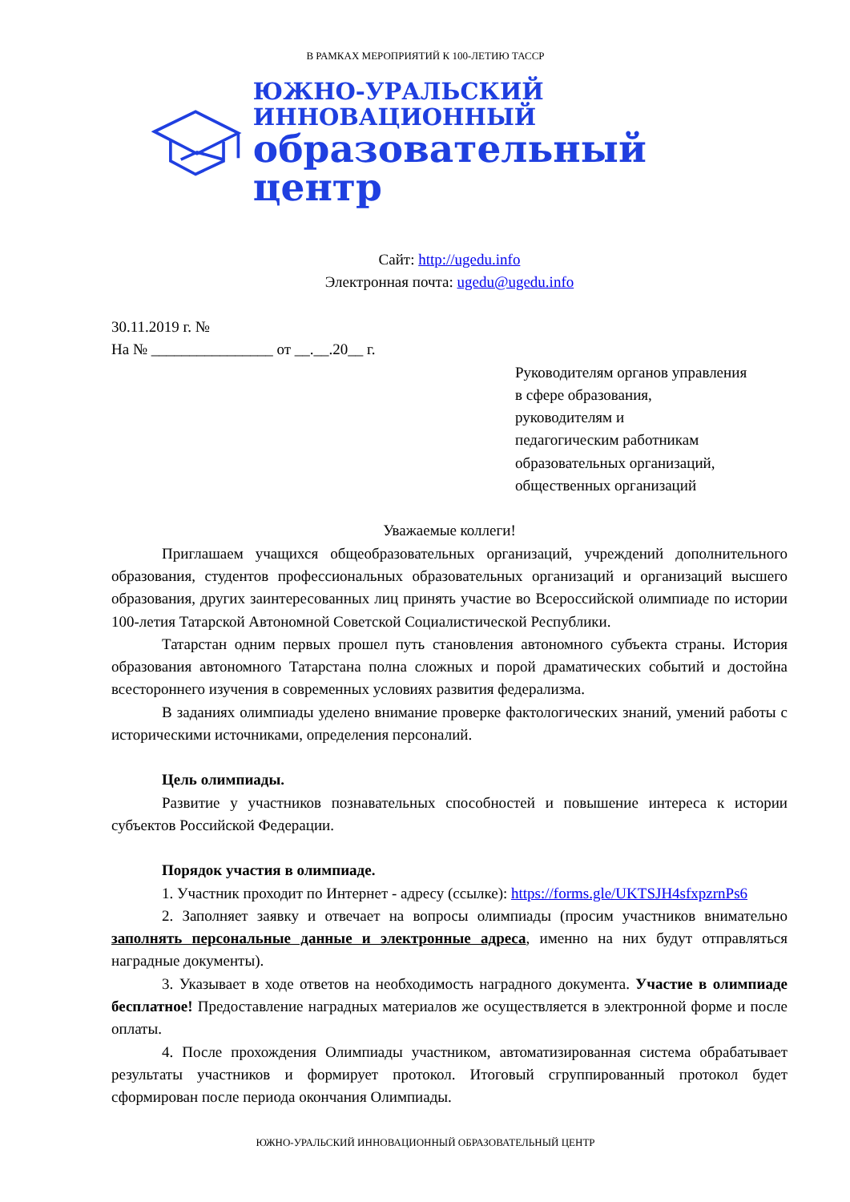В РАМКАХ МЕРОПРИЯТИЙ К 100-ЛЕТИЮ ТАССР
ЮЖНО-УРАЛЬСКИЙ ИННОВАЦИОННЫЙ
образовательный центр
Сайт: http://ugedu.info
Электронная почта: ugedu@ugedu.info
30.11.2019 г. №
На № ________________ от __.__.20__ г.
Руководителям органов управления
в сфере образования,
руководителям и
педагогическим работникам
образовательных организаций,
общественных организаций
Уважаемые коллеги!
Приглашаем учащихся общеобразовательных организаций, учреждений дополнительного образования, студентов профессиональных образовательных организаций и организаций высшего образования, других заинтересованных лиц принять участие во Всероссийской олимпиаде по истории 100-летия Татарской Автономной Советской Социалистической Республики.
Татарстан одним первых прошел путь становления автономного субъекта страны. История образования автономного Татарстана полна сложных и порой драматических событий и достойна всестороннего изучения в современных условиях развития федерализма.
В заданиях олимпиады уделено внимание проверке фактологических знаний, умений работы с историческими источниками, определения персоналий.
Цель олимпиады.
Развитие у участников познавательных способностей и повышение интереса к истории субъектов Российской Федерации.
Порядок участия в олимпиаде.
1. Участник проходит по Интернет - адресу (ссылке): https://forms.gle/UKTSJH4sfxpzrnPs6
2. Заполняет заявку и отвечает на вопросы олимпиады (просим участников внимательно заполнять персональные данные и электронные адреса, именно на них будут отправляться наградные документы).
3. Указывает в ходе ответов на необходимость наградного документа. Участие в олимпиаде бесплатное! Предоставление наградных материалов же осуществляется в электронной форме и после оплаты.
4. После прохождения Олимпиады участником, автоматизированная система обрабатывает результаты участников и формирует протокол. Итоговый сгруппированный протокол будет сформирован после периода окончания Олимпиады.
ЮЖНО-УРАЛЬСКИЙ ИННОВАЦИОННЫЙ ОБРАЗОВАТЕЛЬНЫЙ ЦЕНТР